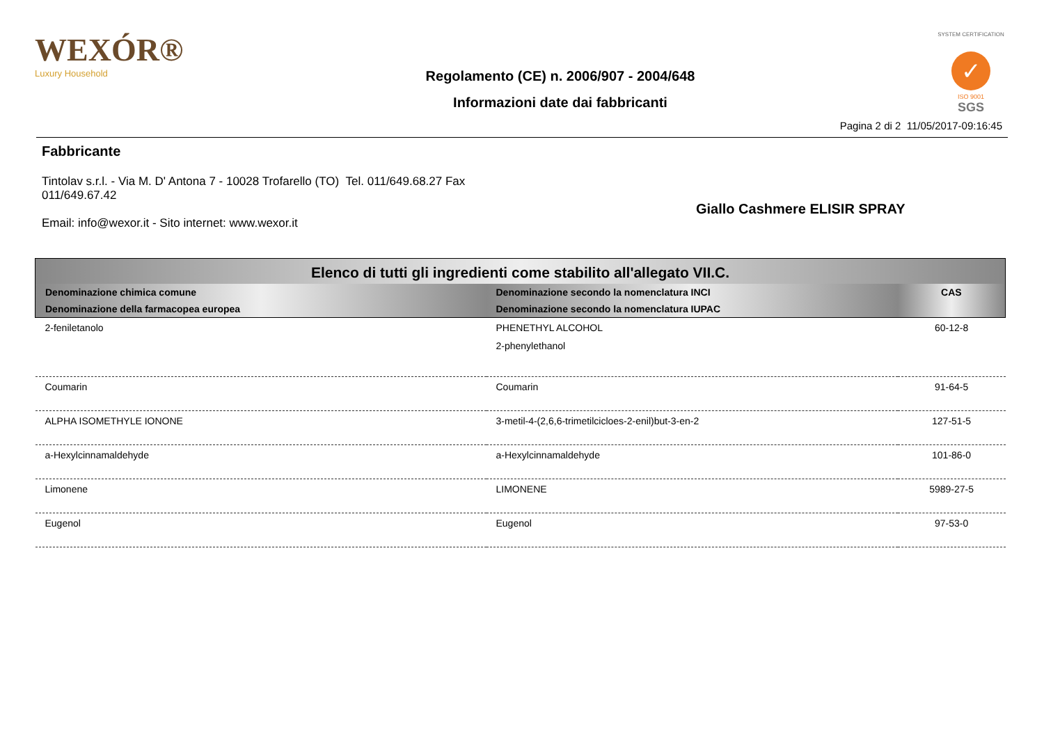WEXÓR®
Luxury Household
Regolamento (CE) n. 2006/907 - 2004/648
Informazioni date dai fabbricanti
SYSTEM CERTIFICATION
✓
ISO 9001
SGS
Pagina 2 di 2 11/05/2017-09:16:45
Fabbricante
Tintolav s.r.l. - Via M. D' Antona 7 - 10028 Trofarello (TO) Tel. 011/649.68.27 Fax 011/649.67.42
Email: info@wexor.it - Sito internet: www.wexor.it
Giallo Cashmere ELISIR SPRAY
| Elenco di tutti gli ingredienti come stabilito all'allegato VII.C. | | |
| --- | --- | --- |
| Denominazione chimica comune | Denominazione secondo la nomenclatura INCI | CAS |
| Denominazione della farmacopea europea | Denominazione secondo la nomenclatura IUPAC | |
| 2-feniletanolo | PHENETHYL ALCOHOL 2-phenylethanol | 60-12-8 |
| Coumarin | Coumarin | 91-64-5 |
| ALPHA ISOMETHYLE IONONE | 3-metil-4-(2,6,6-trimetilcicloes-2-enil)but-3-en-2 | 127-51-5 |
| a-Hexylcinnamaldehyde | a-Hexylcinnamaldehyde | 101-86-0 |
| Limonene | LIMONENE | 5989-27-5 |
| Eugenol | Eugenol | 97-53-0 |